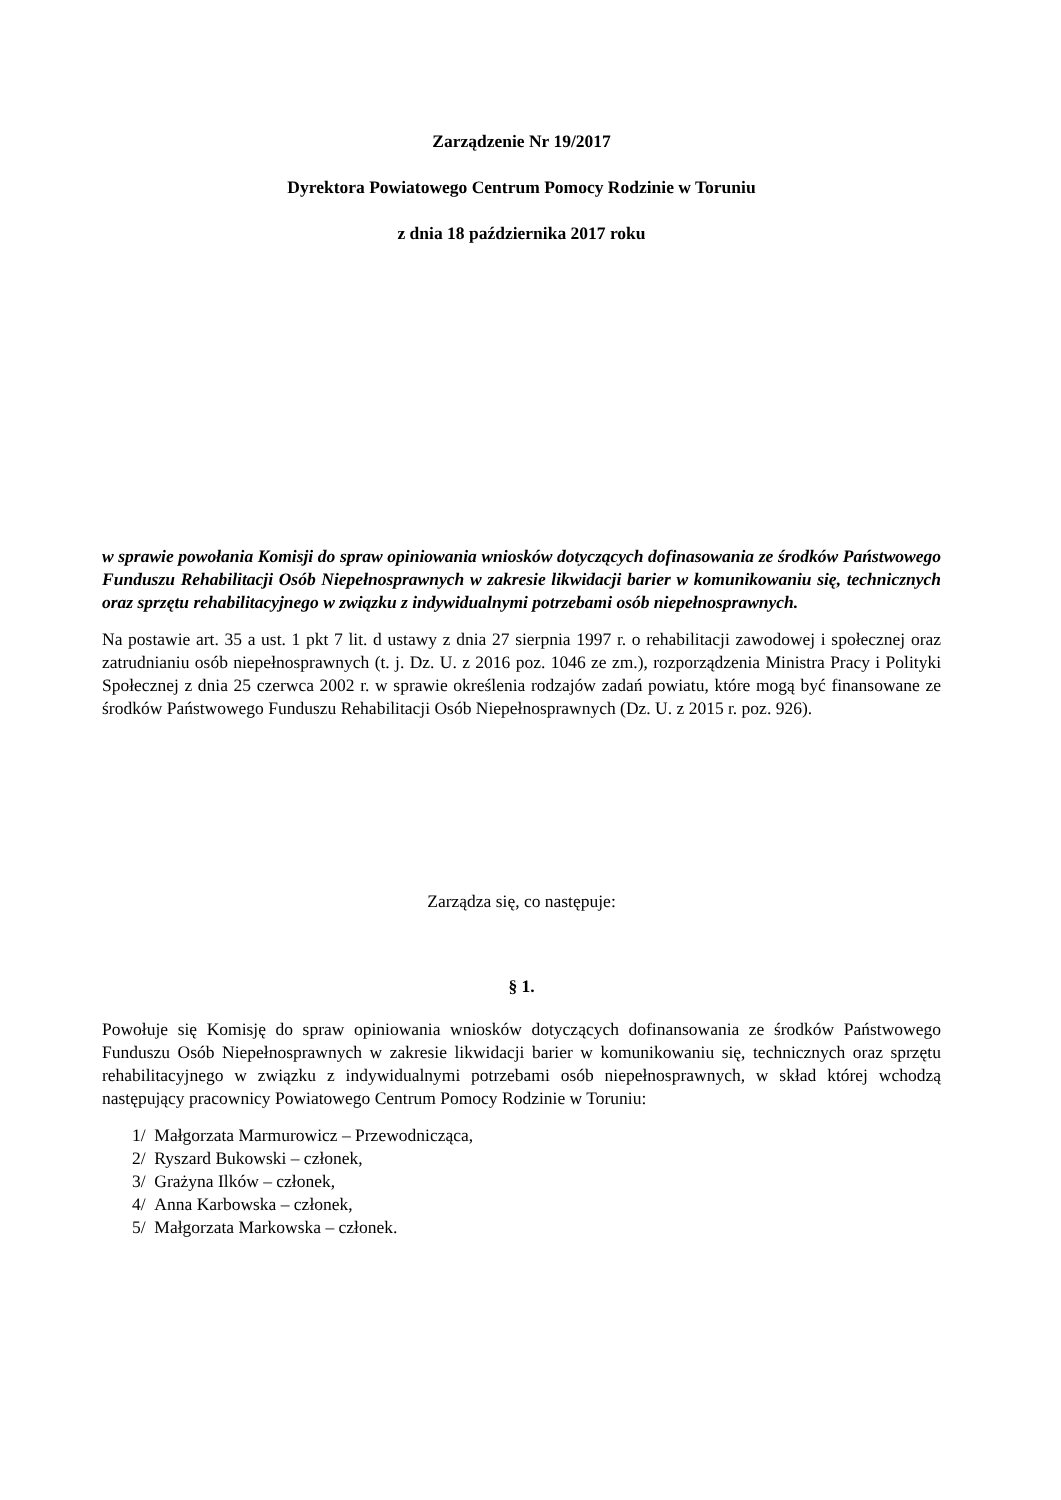Zarządzenie Nr 19/2017
Dyrektora Powiatowego Centrum Pomocy Rodzinie w Toruniu
z dnia 18 października 2017 roku
w sprawie powołania Komisji do spraw opiniowania wniosków dotyczących dofinasowania ze środków Państwowego Funduszu Rehabilitacji Osób Niepełnosprawnych w zakresie likwidacji barier w komunikowaniu się, technicznych oraz sprzętu rehabilitacyjnego w związku z indywidualnymi potrzebami osób niepełnosprawnych.
Na postawie art. 35 a ust. 1 pkt 7 lit. d ustawy z dnia 27 sierpnia 1997 r. o rehabilitacji zawodowej i społecznej oraz zatrudnianiu osób niepełnosprawnych (t. j. Dz. U. z 2016 poz. 1046 ze zm.), rozporządzenia Ministra Pracy i Polityki Społecznej z dnia 25 czerwca 2002 r. w sprawie określenia rodzajów zadań powiatu, które mogą być finansowane ze środków Państwowego Funduszu Rehabilitacji Osób Niepełnosprawnych (Dz. U. z 2015 r. poz. 926).
Zarządza się, co następuje:
§ 1.
Powołuje się Komisję do spraw opiniowania wniosków dotyczących dofinansowania ze środków Państwowego Funduszu Osób Niepełnosprawnych w zakresie likwidacji barier w komunikowaniu się, technicznych oraz sprzętu rehabilitacyjnego w związku z indywidualnymi potrzebami osób niepełnosprawnych, w skład której wchodzą następujący pracownicy Powiatowego Centrum Pomocy Rodzinie w Toruniu:
1/ Małgorzata Marmurowicz – Przewodnicząca,
2/ Ryszard Bukowski – członek,
3/ Grażyna Ilków – członek,
4/ Anna Karbowska – członek,
5/ Małgorzata Markowska – członek.